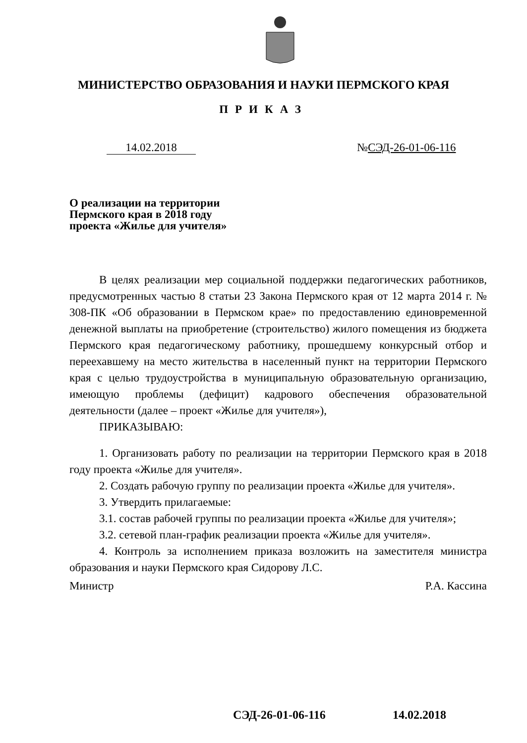МИНИСТЕРСТВО ОБРАЗОВАНИЯ И НАУКИ ПЕРМСКОГО КРАЯ
ПРИКАЗ
14.02.2018 №СЭД-26-01-06-116
О реализации на территории
Пермского края в 2018 году
проекта «Жилье для учителя»
В целях реализации мер социальной поддержки педагогических работников, предусмотренных частью 8 статьи 23 Закона Пермского края от 12 марта 2014 г. № 308-ПК «Об образовании в Пермском крае» по предоставлению единовременной денежной выплаты на приобретение (строительство) жилого помещения из бюджета Пермского края педагогическому работнику, прошедшему конкурсный отбор и переехавшему на место жительства в населенный пункт на территории Пермского края с целью трудоустройства в муниципальную образовательную организацию, имеющую проблемы (дефицит) кадрового обеспечения образовательной деятельности (далее – проект «Жилье для учителя»),
ПРИКАЗЫВАЮ:
1. Организовать работу по реализации на территории Пермского края в 2018 году проекта «Жилье для учителя».
2. Создать рабочую группу по реализации проекта «Жилье для учителя».
3. Утвердить прилагаемые:
3.1. состав рабочей группы по реализации проекта «Жилье для учителя»;
3.2. сетевой план-график реализации проекта «Жилье для учителя».
4. Контроль за исполнением приказа возложить на заместителя министра образования и науки Пермского края Сидорову Л.С.
Министр Р.А. Кассина
СЭД-26-01-06-116 14.02.2018